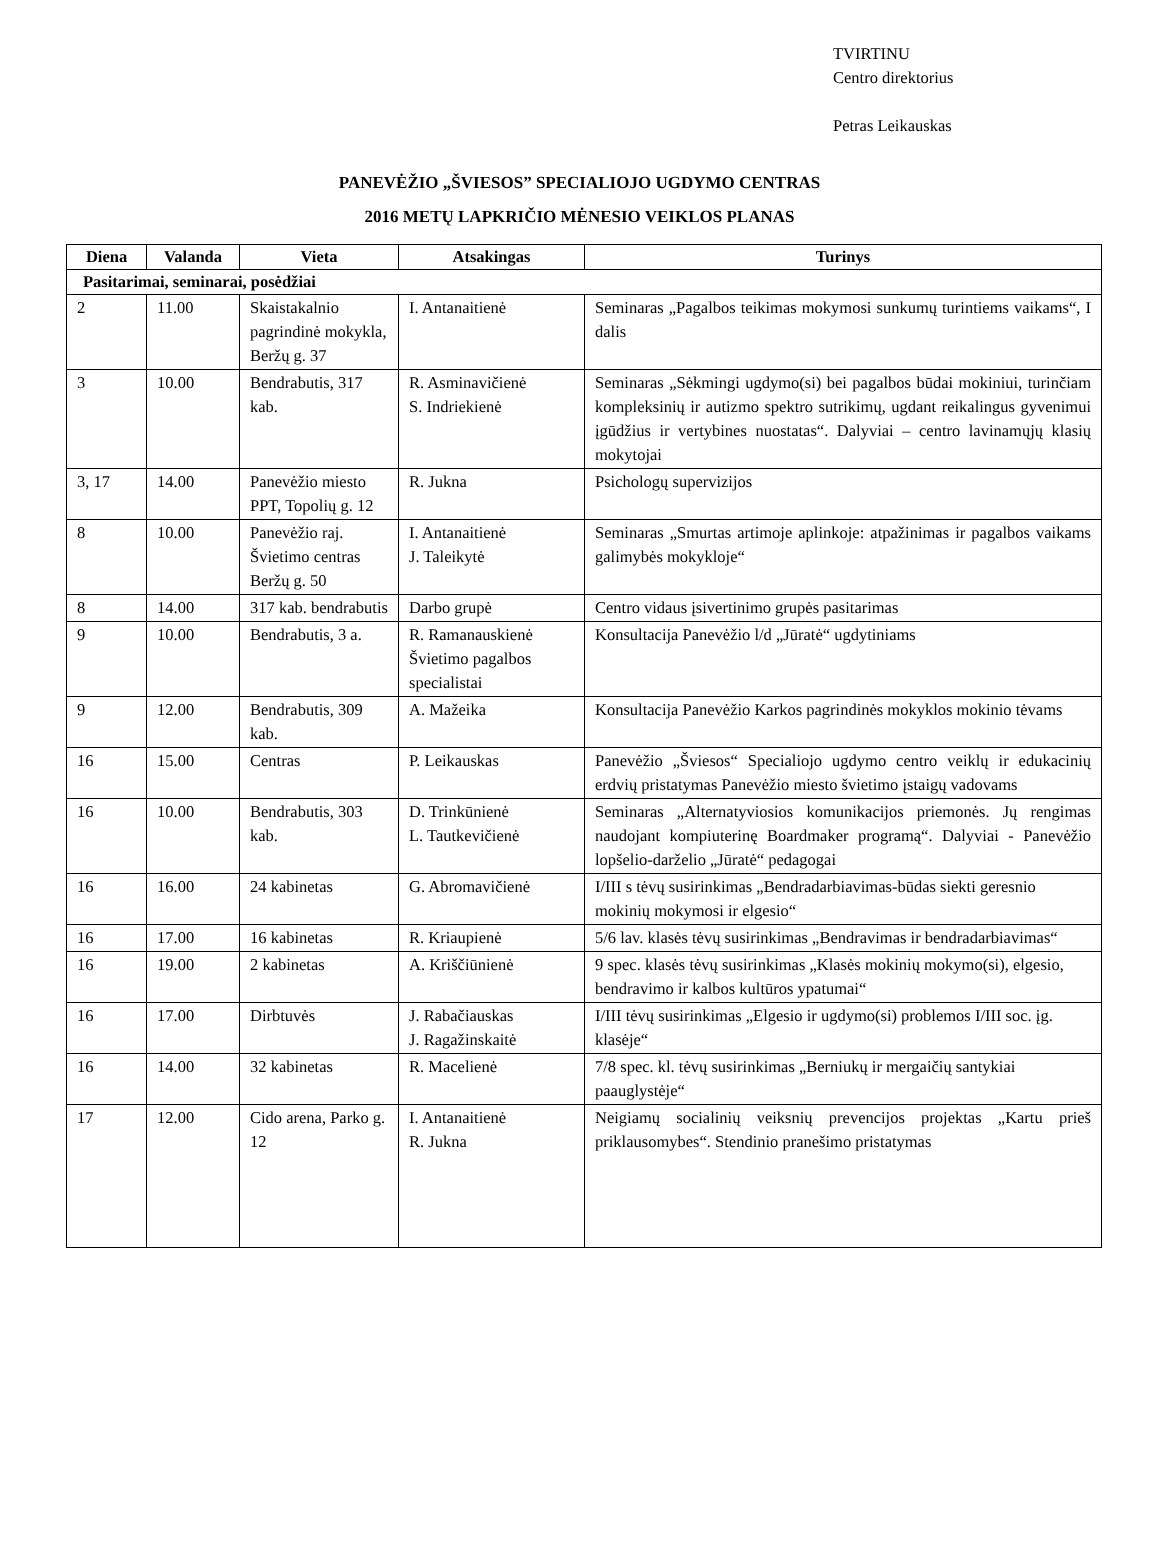TVIRTINU
Centro direktorius
Petras Leikauskas
PANEVĖŽIO „ŠVIESOS” SPECIALIOJO UGDYMO CENTRAS
2016 METŲ LAPKRIČIO MĖNESIO VEIKLOS PLANAS
| Diena | Valanda | Vieta | Atsakingas | Turinys |
| --- | --- | --- | --- | --- |
| Pasitarimai, seminarai, posėdžiai | | | | |
| 2 | 11.00 | Skaistakalnio pagrindinė mokykla, Beržų g. 37 | I. Antanaitienė | Seminaras „Pagalbos teikimas mokymosi sunkumų turintiems vaikams“, I dalis |
| 3 | 10.00 | Bendrabutis, 317 kab. | R. Asminavičienė S. Indriekienė | Seminaras „Sėkmingi ugdymo(si) bei pagalbos būdai mokiniui, turinčiam kompleksinių ir autizmo spektro sutrikimų, ugdant reikalingus gyvenimui įgūdžius ir vertybines nuostatas“. Dalyviai – centro lavinamųjų klasių mokytojai |
| 3, 17 | 14.00 | Panevėžio miesto PPT, Topolių g. 12 | R. Jukna | Psichologų supervizijos |
| 8 | 10.00 | Panevėžio raj. Švietimo centras Beržų g. 50 | I. Antanaitienė J. Taleikytė | Seminaras „Smurtas artimoje aplinkoje: atpažinimas ir pagalbos vaikams galimybės mokykloje“ |
| 8 | 14.00 | 317 kab. bendrabutis | Darbo grupė | Centro vidaus įsivertinimo grupės pasitarimas |
| 9 | 10.00 | Bendrabutis, 3 a. | R. Ramanauskienė Švietimo pagalbos specialistai | Konsultacija Panevėžio l/d „Jūratė“ ugdytiniams |
| 9 | 12.00 | Bendrabutis, 309 kab. | A. Mažeika | Konsultacija Panevėžio Karkos pagrindinės mokyklos mokinio tėvams |
| 16 | 15.00 | Centras | P. Leikauskas | Panevėžio „Šviesos“ Specialiojo ugdymo centro veiklų ir edukacinių erdvių pristatymas Panevėžio miesto švietimo įstaigų vadovams |
| 16 | 10.00 | Bendrabutis, 303 kab. | D. Trinkūnienė L. Tautkevičienė | Seminaras „Alternatyviosios komunikacijos priemonės. Jų rengimas naudojant kompiuterinę Boardmaker programą“. Dalyviai - Panevėžio lopšelio-darželio „Jūratė“ pedagogai |
| 16 | 16.00 | 24 kabinetas | G. Abromavičienė | I/III s tėvų susirinkimas „Bendradarbiavimas-būdas siekti geresnio mokinių mokymosi ir elgesio“ |
| 16 | 17.00 | 16 kabinetas | R. Kriaupienė | 5/6 lav. klasės tėvų susirinkimas „Bendravimas ir bendradarbiavimas“ |
| 16 | 19.00 | 2 kabinetas | A. Kriščiūnienė | 9 spec. klasės tėvų susirinkimas „Klasės mokinių mokymo(si), elgesio, bendravimo ir kalbos kultūros ypatumai“ |
| 16 | 17.00 | Dirbtuvės | J. Rabačiauskas J. Ragažinskaitė | I/III tėvų susirinkimas „Elgesio ir ugdymo(si) problemos I/III soc. įg. klasėje“ |
| 16 | 14.00 | 32 kabinetas | R. Macelienė | 7/8 spec. kl. tėvų susirinkimas „Berniukų ir mergaičių santykiai paauglystėje“ |
| 17 | 12.00 | Cido arena, Parko g. 12 | I. Antanaitienė R. Jukna | Neigiamų socialinių veiksnių prevencijos projektas „Kartu prieš priklausomybes“. Stendinio pranešimo pristatymas |